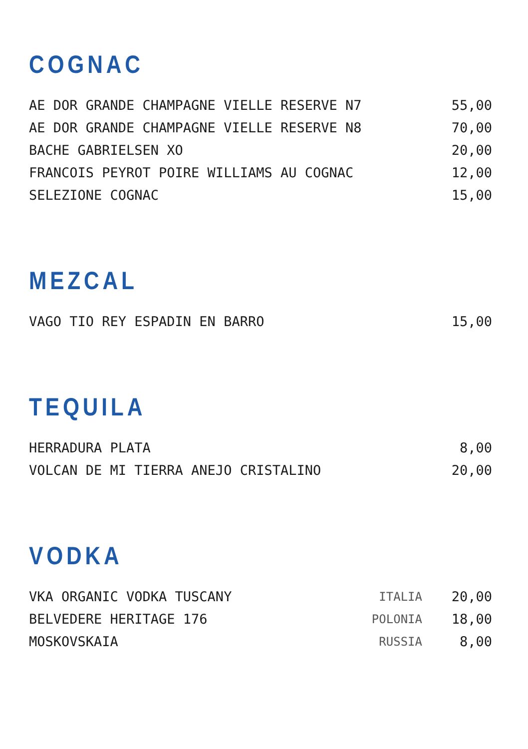COGNAC
| AE DOR GRANDE CHAMPAGNE VIELLE RESERVE N7 | 55,00 |
| AE DOR GRANDE CHAMPAGNE VIELLE RESERVE N8 | 70,00 |
| BACHE GABRIELSEN XO | 20,00 |
| FRANCOIS PEYROT POIRE WILLIAMS AU COGNAC | 12,00 |
| SELEZIONE COGNAC | 15,00 |
MEZCAL
| VAGO TIO REY ESPADIN EN BARRO | 15,00 |
TEQUILA
| HERRADURA PLATA | 8,00 |
| VOLCAN DE MI TIERRA ANEJO CRISTALINO | 20,00 |
VODKA
| VKA ORGANIC VODKA TUSCANY | ITALIA | 20,00 |
| BELVEDERE HERITAGE 176 | POLONIA | 18,00 |
| MOSKOVSKAIA | RUSSIA | 8,00 |